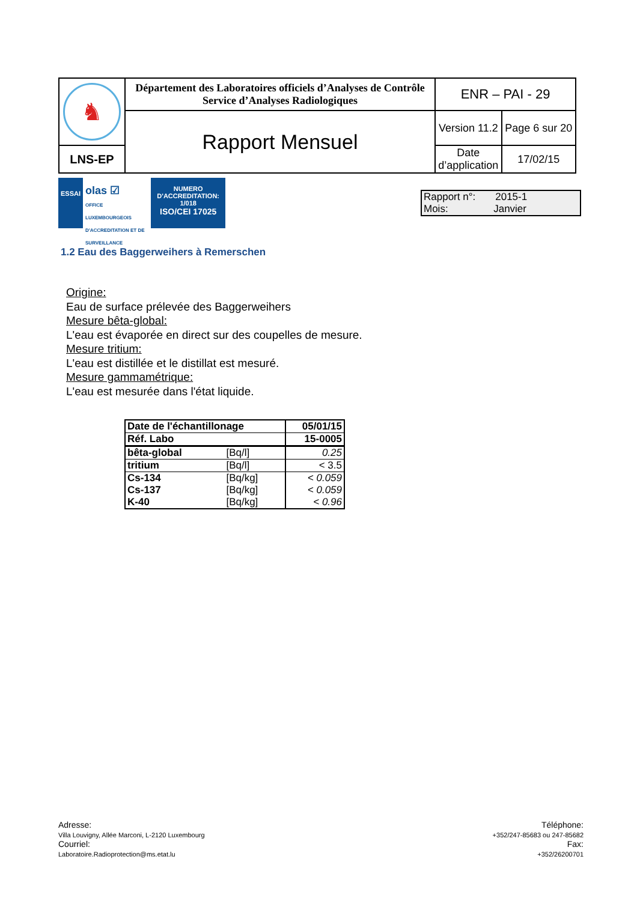| ♞ | Département des Laboratoires officiels d’Analyses de Contrôle Service d’Analyses Radiologiques | ENR – PAI - 29 | |
| | Rapport Mensuel | Version 11.2 | Page 6 sur 20 |
| LNS-EP | | Date d’application | 17/02/15 |
ESSAI
olas ☑
OFFICE LUXEMBOURGEOIS D'ACCREDITATION ET DE SURVEILLANCE
NUMERO
D'ACCREDITATION:
1/018
ISO/CEI 17025
Rapport n°: 2015-1
Mois: Janvier
1.2 Eau des Baggerweihers à Remerschen
Origine:
Eau de surface prélevée des Baggerweihers
Mesure bêta-global:
L'eau est évaporée en direct sur des coupelles de mesure.
Mesure tritium:
L'eau est distillée et le distillat est mesuré.
Mesure gammamétrique:
L'eau est mesurée dans l'état liquide.
| Date de l'échantillonage | | 05/01/15 |
| Réf. Labo | | 15-0005 |
| bêta-global | [Bq/l] | 0.25 |
| tritium | [Bq/l] | < 3.5 |
| Cs-134 | [Bq/kg] | < 0.059 |
| Cs-137 | [Bq/kg] | < 0.059 |
| K-40 | [Bq/kg] | < 0.96 |
Adresse:
Villa Louvigny, Allée Marconi, L-2120 Luxembourg
Courriel:
Laboratoire.Radioprotection@ms.etat.lu
Téléphone:
+352/247-85683 ou 247-85682
Fax:
+352/26200701